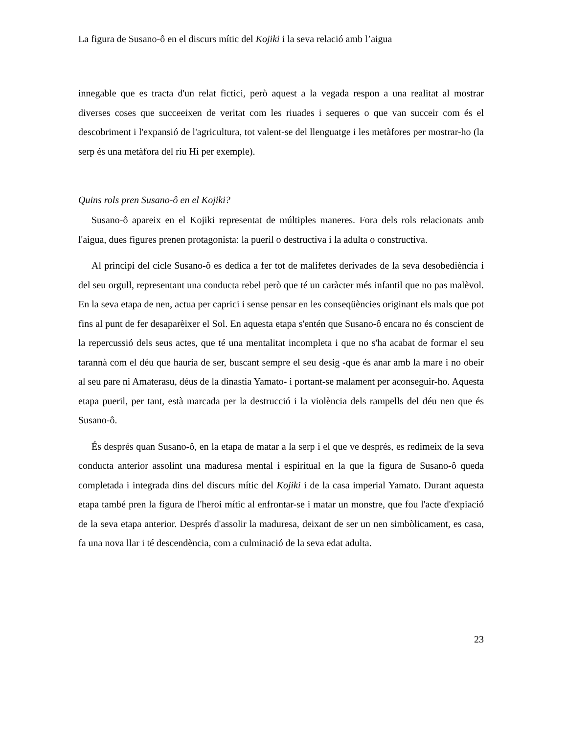La figura de Susano-ô en el discurs mític del Kojiki i la seva relació amb l’aigua
innegable que es tracta d'un relat fictici, però aquest a la vegada respon a una realitat al mostrar diverses coses que succeeixen de veritat com les riuades i sequeres o que van succeir com és el descobriment i l'expansió de l'agricultura, tot valent-se del llenguatge i les metàfores per mostrar-ho (la serp és una metàfora del riu Hi per exemple).
Quins rols pren Susano-ô en el Kojiki?
Susano-ô apareix en el Kojiki representat de múltiples maneres. Fora dels rols relacionats amb l'aigua, dues figures prenen protagonista: la pueril o destructiva i la adulta o constructiva.
Al principi del cicle Susano-ô es dedica a fer tot de malifetes derivades de la seva desobediència i del seu orgull, representant una conducta rebel però que té un caràcter més infantil que no pas malèvol. En la seva etapa de nen, actua per caprici i sense pensar en les conseqüències originant els mals que pot fins al punt de fer desaparèixer el Sol. En aquesta etapa s'entén que Susano-ô encara no és conscient de la repercussió dels seus actes, que té una mentalitat incompleta i que no s'ha acabat de formar el seu tarannà com el déu que hauria de ser, buscant sempre el seu desig -que és anar amb la mare i no obeir al seu pare ni Amaterasu, déus de la dinastia Yamato- i portant-se malament per aconseguir-ho. Aquesta etapa pueril, per tant, està marcada per la destrucció i la violència dels rampells del déu nen que és Susano-ô.
És després quan Susano-ô, en la etapa de matar a la serp i el que ve després, es redimeix de la seva conducta anterior assolint una maduresa mental i espiritual en la que la figura de Susano-ô queda completada i integrada dins del discurs mític del Kojiki i de la casa imperial Yamato. Durant aquesta etapa també pren la figura de l'heroi mític al enfrontar-se i matar un monstre, que fou l'acte d'expiació de la seva etapa anterior. Després d'assolir la maduresa, deixant de ser un nen simbòlicament, es casa, fa una nova llar i té descendència, com a culminació de la seva edat adulta.
23